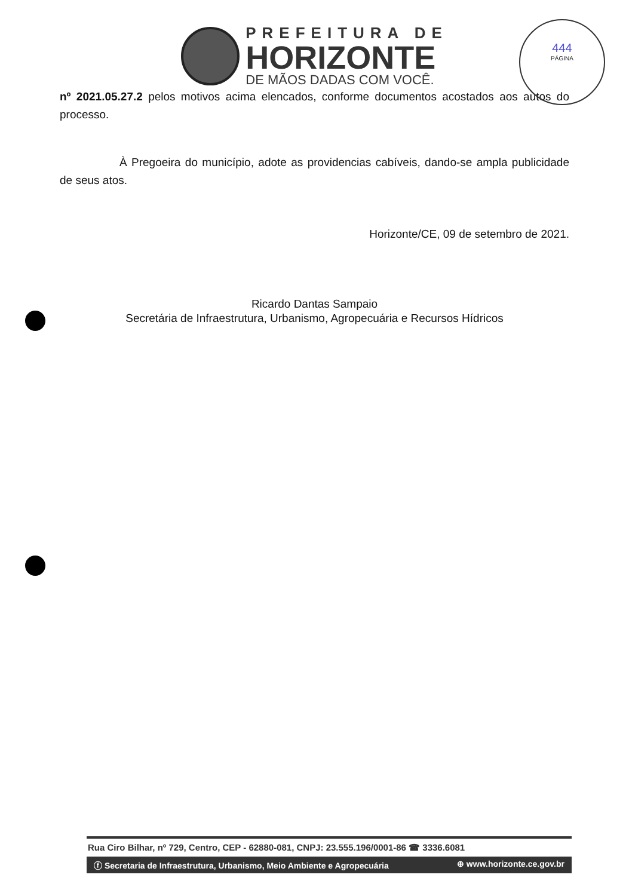PREFEITURA DE
HORIZONTE
DE MÃOS DADAS COM VOCÊ.
444
PÁGINA
nº 2021.05.27.2 pelos motivos acima elencados, conforme documentos acostados aos autos do processo.
À Pregoeira do município, adote as providencias cabíveis, dando-se ampla publicidade de seus atos.
Horizonte/CE, 09 de setembro de 2021.
Ricardo Dantas Sampaio
Secretária de Infraestrutura, Urbanismo, Agropecuária e Recursos Hídricos
Rua Ciro Bilhar, nº 729, Centro, CEP - 62880-081, CNPJ: 23.555.196/0001-86 ☎ 3336.6081
ⓕ Secretaria de Infraestrutura, Urbanismo, Meio Ambiente e Agropecuária ⊕ www.horizonte.ce.gov.br